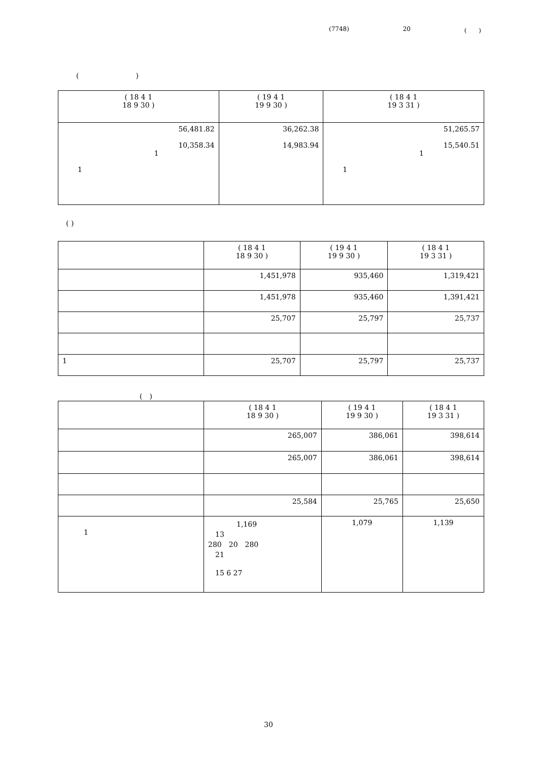(7748) 20 (　　)
(　　　　　　　　)
| ( 18 4 1 18 9 30 ) | ( 19 4 1 19 9 30 ) | ( 18 4 1 19 3 31 ) |
| --- | --- | --- |
| 56,481.82 10,358.34 1 1 | 36,262.38 14,983.94 | 51,265.57 15,540.51 1 1 |
( )
| | ( 18 4 1 18 9 30 ) | ( 19 4 1 19 9 30 ) | ( 18 4 1 19 3 31 ) |
| --- | --- | --- | --- |
| | 1,451,978 | 935,460 | 1,319,421 |
| | 1,451,978 | 935,460 | 1,391,421 |
| | 25,707 | 25,797 | 25,737 |
| 1 | 25,707 | 25,797 | 25,737 |
(　)
| | ( 18 4 1 18 9 30 ) | ( 19 4 1 19 9 30 ) | ( 18 4 1 19 3 31 ) |
| --- | --- | --- | --- |
| | 265,007 | 386,061 | 398,614 |
| | 265,007 | 386,061 | 398,614 |
| | 25,584 | 25,765 | 25,650 |
| 1 | 1,169 13 280 20 280 21 15 6 27 | 1,079 | 1,139 |
30